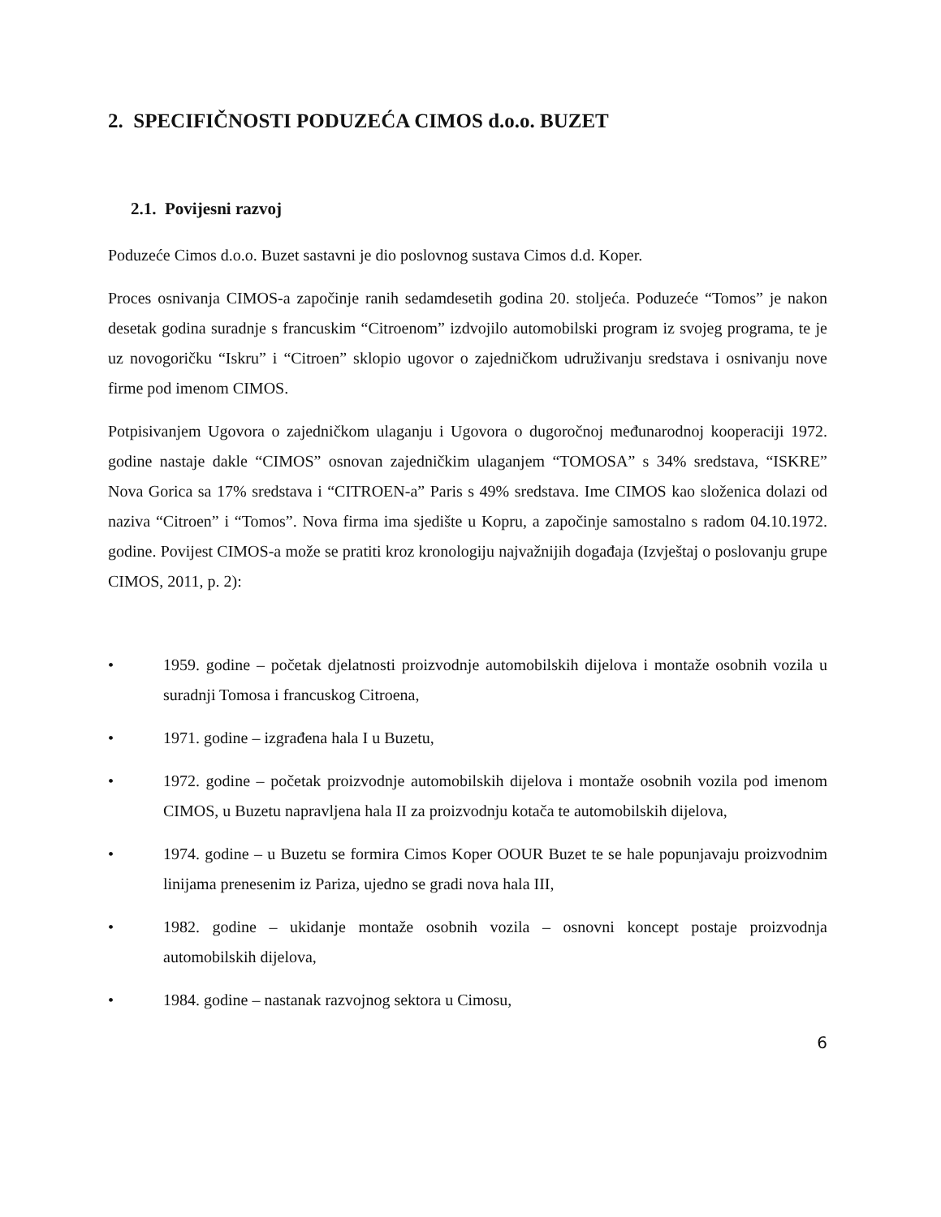2. SPECIFIČNOSTI PODUZEĆA CIMOS d.o.o. BUZET
2.1. Povijesni razvoj
Poduzeće Cimos d.o.o. Buzet sastavni je dio poslovnog sustava Cimos d.d. Koper.
Proces osnivanja CIMOS-a započinje ranih sedamdesetih godina 20. stoljeća. Poduzeće “Tomos” je nakon desetak godina suradnje s francuskim “Citroenom” izdvojilo automobilski program iz svojeg programa, te je uz novogoričku “Iskru” i “Citroen” sklopio ugovor o zajedničkom udruživanju sredstava i osnivanju nove firme pod imenom CIMOS.
Potpisivanjem Ugovora o zajedničkom ulaganju i Ugovora o dugoročnoj međunarodnoj kooperaciji 1972. godine nastaje dakle “CIMOS” osnovan zajedničkim ulaganjem “TOMOSA” s 34% sredstava, “ISKRE” Nova Gorica sa 17% sredstava i “CITROEN-a” Paris s 49% sredstava. Ime CIMOS kao složenica dolazi od naziva “Citroen” i “Tomos”. Nova firma ima sjedište u Kopru, a započinje samostalno s radom 04.10.1972. godine. Povijest CIMOS-a može se pratiti kroz kronologiju najvažnijih događaja (Izvještaj o poslovanju grupe CIMOS, 2011, p. 2):
• 1959. godine – početak djelatnosti proizvodnje automobilskih dijelova i montaže osobnih vozila u suradnji Tomosa i francuskog Citroena,
• 1971. godine – izgrađena hala I u Buzetu,
• 1972. godine – početak proizvodnje automobilskih dijelova i montaže osobnih vozila pod imenom CIMOS, u Buzetu napravljena hala II za proizvodnju kotača te automobilskih dijelova,
• 1974. godine – u Buzetu se formira Cimos Koper OOUR Buzet te se hale popunjavaju proizvodnim linijama prenesenim iz Pariza, ujedno se gradi nova hala III,
• 1982. godine – ukidanje montaže osobnih vozila – osnovni koncept postaje proizvodnja automobilskih dijelova,
• 1984. godine – nastanak razvojnog sektora u Cimosu,
6